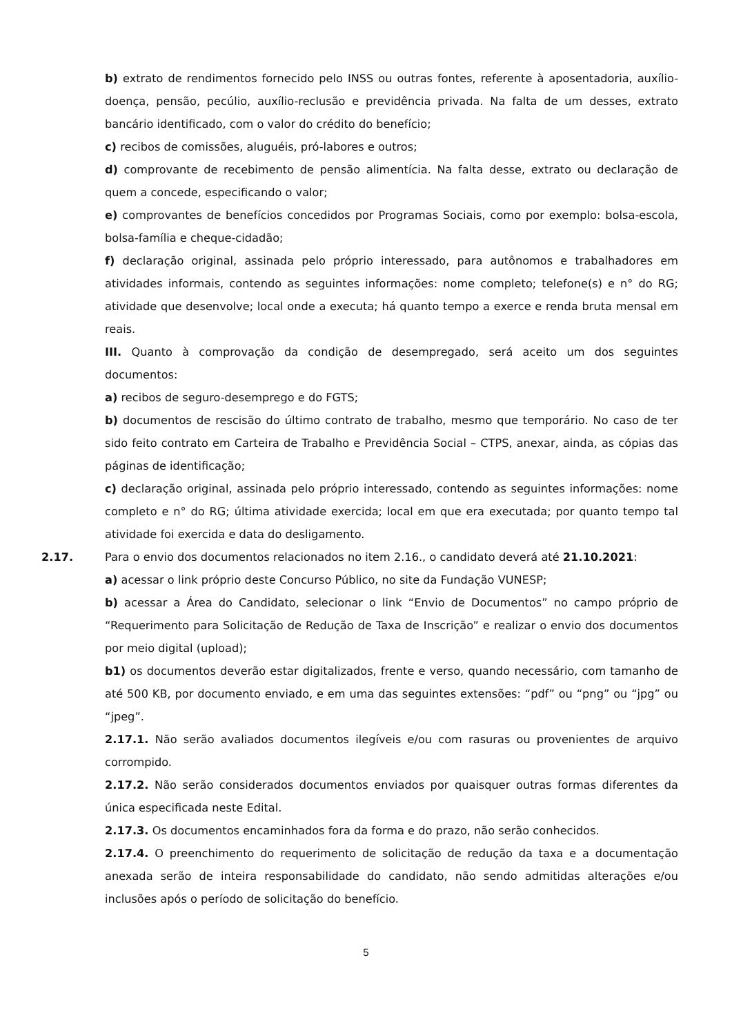b) extrato de rendimentos fornecido pelo INSS ou outras fontes, referente à aposentadoria, auxílio-doença, pensão, pecúlio, auxílio-reclusão e previdência privada. Na falta de um desses, extrato bancário identificado, com o valor do crédito do benefício;
c) recibos de comissões, aluguéis, pró-labores e outros;
d) comprovante de recebimento de pensão alimentícia. Na falta desse, extrato ou declaração de quem a concede, especificando o valor;
e) comprovantes de benefícios concedidos por Programas Sociais, como por exemplo: bolsa-escola, bolsa-família e cheque-cidadão;
f) declaração original, assinada pelo próprio interessado, para autônomos e trabalhadores em atividades informais, contendo as seguintes informações: nome completo; telefone(s) e n° do RG; atividade que desenvolve; local onde a executa; há quanto tempo a exerce e renda bruta mensal em reais.
III. Quanto à comprovação da condição de desempregado, será aceito um dos seguintes documentos:
a) recibos de seguro-desemprego e do FGTS;
b) documentos de rescisão do último contrato de trabalho, mesmo que temporário. No caso de ter sido feito contrato em Carteira de Trabalho e Previdência Social – CTPS, anexar, ainda, as cópias das páginas de identificação;
c) declaração original, assinada pelo próprio interessado, contendo as seguintes informações: nome completo e n° do RG; última atividade exercida; local em que era executada; por quanto tempo tal atividade foi exercida e data do desligamento.
2.17. Para o envio dos documentos relacionados no item 2.16., o candidato deverá até 21.10.2021:
a) acessar o link próprio deste Concurso Público, no site da Fundação VUNESP;
b) acessar a Área do Candidato, selecionar o link “Envio de Documentos” no campo próprio de “Requerimento para Solicitação de Redução de Taxa de Inscrição” e realizar o envio dos documentos por meio digital (upload);
b1) os documentos deverão estar digitalizados, frente e verso, quando necessário, com tamanho de até 500 KB, por documento enviado, e em uma das seguintes extensões: “pdf” ou “png” ou “jpg” ou “jpeg”.
2.17.1. Não serão avaliados documentos ilegíveis e/ou com rasuras ou provenientes de arquivo corrompido.
2.17.2. Não serão considerados documentos enviados por quaisquer outras formas diferentes da única especificada neste Edital.
2.17.3. Os documentos encaminhados fora da forma e do prazo, não serão conhecidos.
2.17.4. O preenchimento do requerimento de solicitação de redução da taxa e a documentação anexada serão de inteira responsabilidade do candidato, não sendo admitidas alterações e/ou inclusões após o período de solicitação do benefício.
5